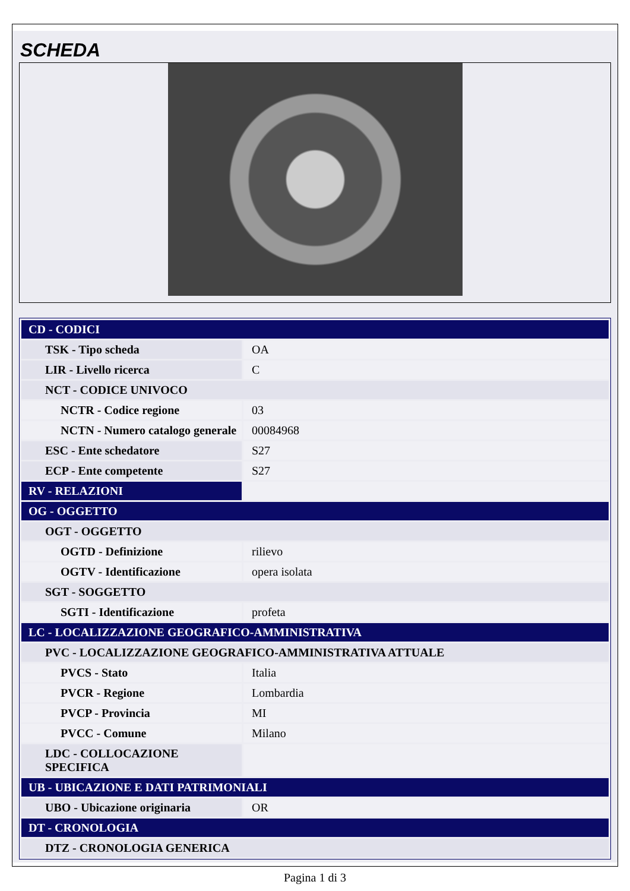SCHEDA
| CD - CODICI | |
| TSK - Tipo scheda | OA |
| LIR - Livello ricerca | C |
| NCT - CODICE UNIVOCO | |
| NCTR - Codice regione | 03 |
| NCTN - Numero catalogo generale | 00084968 |
| ESC - Ente schedatore | S27 |
| ECP - Ente competente | S27 |
| RV - RELAZIONI | |
| OG - OGGETTO | |
| OGT - OGGETTO | |
| OGTD - Definizione | rilievo |
| OGTV - Identificazione | opera isolata |
| SGT - SOGGETTO | |
| SGTI - Identificazione | profeta |
| LC - LOCALIZZAZIONE GEOGRAFICO-AMMINISTRATIVA | |
| PVC - LOCALIZZAZIONE GEOGRAFICO-AMMINISTRATIVA ATTUALE | |
| PVCS - Stato | Italia |
| PVCR - Regione | Lombardia |
| PVCP - Provincia | MI |
| PVCC - Comune | Milano |
| LDC - COLLOCAZIONE SPECIFICA | |
| UB - UBICAZIONE E DATI PATRIMONIALI | |
| UBO - Ubicazione originaria | OR |
| DT - CRONOLOGIA | |
| DTZ - CRONOLOGIA GENERICA | |
Pagina 1 di 3